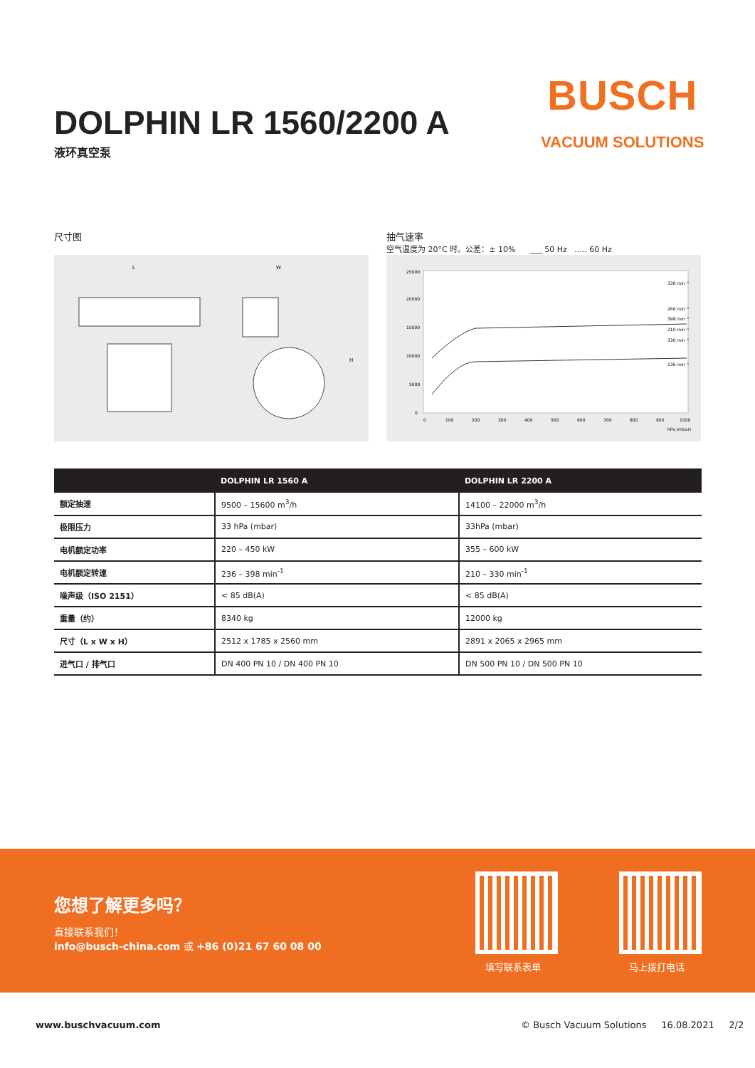DOLPHIN LR 1560/2200 A
液环真空泵
BUSCH
VACUUM SOLUTIONS
尺寸图
抽气速率
空气温度为 20°C 时。公差：± 10% ___ 50 Hz ..... 60 Hz
L
W
H
330 min⁻¹
266 min⁻¹
398 min⁻¹
210 min⁻¹
330 min⁻¹
236 min⁻¹
25000
20000
15000
10000
5000
0
0
100
200
300
400
500
600
700
800
900
1000
hPa (mbar)
| | DOLPHIN LR 1560 A | DOLPHIN LR 2200 A |
| --- | --- | --- |
| 额定抽速 | 9500 – 15600 m<sup>3</sup>/h | 14100 – 22000 m<sup>3</sup>/h |
| 极限压力 | 33 hPa (mbar) | 33hPa (mbar) |
| 电机额定功率 | 220 – 450 kW | 355 – 600 kW |
| 电机额定转速 | 236 – 398 min<sup>-1</sup> | 210 – 330 min<sup>-1</sup> |
| 噪声级（ISO 2151） | < 85 dB(A) | < 85 dB(A) |
| 重量（约） | 8340 kg | 12000 kg |
| 尺寸（L x W x H） | 2512 x 1785 x 2560 mm | 2891 x 2065 x 2965 mm |
| 进气口 / 排气口 | DN 400 PN 10 / DN 400 PN 10 | DN 500 PN 10 / DN 500 PN 10 |
您想了解更多吗？
直接联系我们！
info@busch-china.com 或 +86 (0)21 67 60 08 00
填写联系表单 马上拨打电话
www.buschvacuum.com
© Busch Vacuum Solutions 16.08.2021 2/2